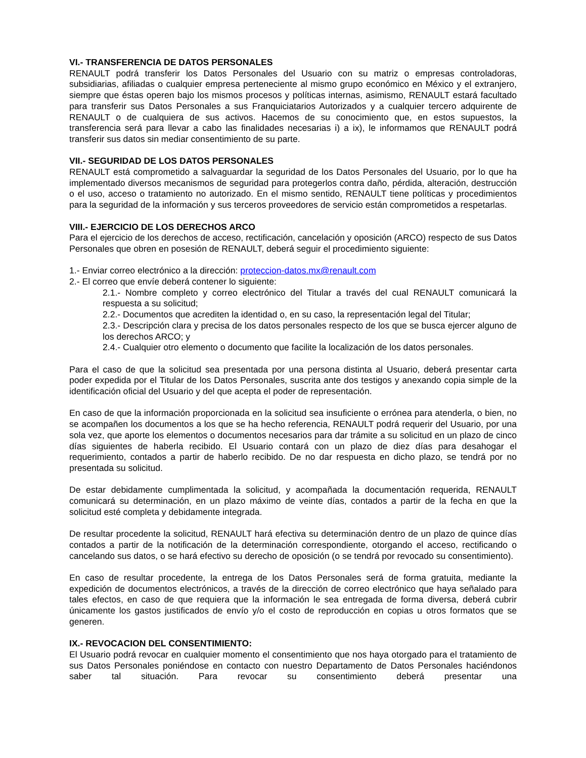VI.- TRANSFERENCIA DE DATOS PERSONALES
RENAULT podrá transferir los Datos Personales del Usuario con su matriz o empresas controladoras, subsidiarias, afiliadas o cualquier empresa perteneciente al mismo grupo económico en México y el extranjero, siempre que éstas operen bajo los mismos procesos y políticas internas, asimismo, RENAULT estará facultado para transferir sus Datos Personales a sus Franquiciatarios Autorizados y a cualquier tercero adquirente de RENAULT o de cualquiera de sus activos. Hacemos de su conocimiento que, en estos supuestos, la transferencia será para llevar a cabo las finalidades necesarias i) a ix), le informamos que RENAULT podrá transferir sus datos sin mediar consentimiento de su parte.
VII.- SEGURIDAD DE LOS DATOS PERSONALES
RENAULT está comprometido a salvaguardar la seguridad de los Datos Personales del Usuario, por lo que ha implementado diversos mecanismos de seguridad para protegerlos contra daño, pérdida, alteración, destrucción o el uso, acceso o tratamiento no autorizado. En el mismo sentido, RENAULT tiene políticas y procedimientos para la seguridad de la información y sus terceros proveedores de servicio están comprometidos a respetarlas.
VIII.- EJERCICIO DE LOS DERECHOS ARCO
Para el ejercicio de los derechos de acceso, rectificación, cancelación y oposición (ARCO) respecto de sus Datos Personales que obren en posesión de RENAULT, deberá seguir el procedimiento siguiente:
1.- Enviar correo electrónico a la dirección: proteccion-datos.mx@renault.com
2.- El correo que envíe deberá contener lo siguiente:
2.1.- Nombre completo y correo electrónico del Titular a través del cual RENAULT comunicará la respuesta a su solicitud;
2.2.- Documentos que acrediten la identidad o, en su caso, la representación legal del Titular;
2.3.- Descripción clara y precisa de los datos personales respecto de los que se busca ejercer alguno de los derechos ARCO; y
2.4.- Cualquier otro elemento o documento que facilite la localización de los datos personales.
Para el caso de que la solicitud sea presentada por una persona distinta al Usuario, deberá presentar carta poder expedida por el Titular de los Datos Personales, suscrita ante dos testigos y anexando copia simple de la identificación oficial del Usuario y del que acepta el poder de representación.
En caso de que la información proporcionada en la solicitud sea insuficiente o errónea para atenderla, o bien, no se acompañen los documentos a los que se ha hecho referencia, RENAULT podrá requerir del Usuario, por una sola vez, que aporte los elementos o documentos necesarios para dar trámite a su solicitud en un plazo de cinco días siguientes de haberla recibido. El Usuario contará con un plazo de diez días para desahogar el requerimiento, contados a partir de haberlo recibido. De no dar respuesta en dicho plazo, se tendrá por no presentada su solicitud.
De estar debidamente cumplimentada la solicitud, y acompañada la documentación requerida, RENAULT comunicará su determinación, en un plazo máximo de veinte días, contados a partir de la fecha en que la solicitud esté completa y debidamente integrada.
De resultar procedente la solicitud, RENAULT hará efectiva su determinación dentro de un plazo de quince días contados a partir de la notificación de la determinación correspondiente, otorgando el acceso, rectificando o cancelando sus datos, o se hará efectivo su derecho de oposición (o se tendrá por revocado su consentimiento).
En caso de resultar procedente, la entrega de los Datos Personales será de forma gratuita, mediante la expedición de documentos electrónicos, a través de la dirección de correo electrónico que haya señalado para tales efectos, en caso de que requiera que la información le sea entregada de forma diversa, deberá cubrir únicamente los gastos justificados de envío y/o el costo de reproducción en copias u otros formatos que se generen.
IX.- REVOCACION DEL CONSENTIMIENTO:
El Usuario podrá revocar en cualquier momento el consentimiento que nos haya otorgado para el tratamiento de sus Datos Personales poniéndose en contacto con nuestro Departamento de Datos Personales haciéndonos saber tal situación. Para revocar su consentimiento deberá presentar una